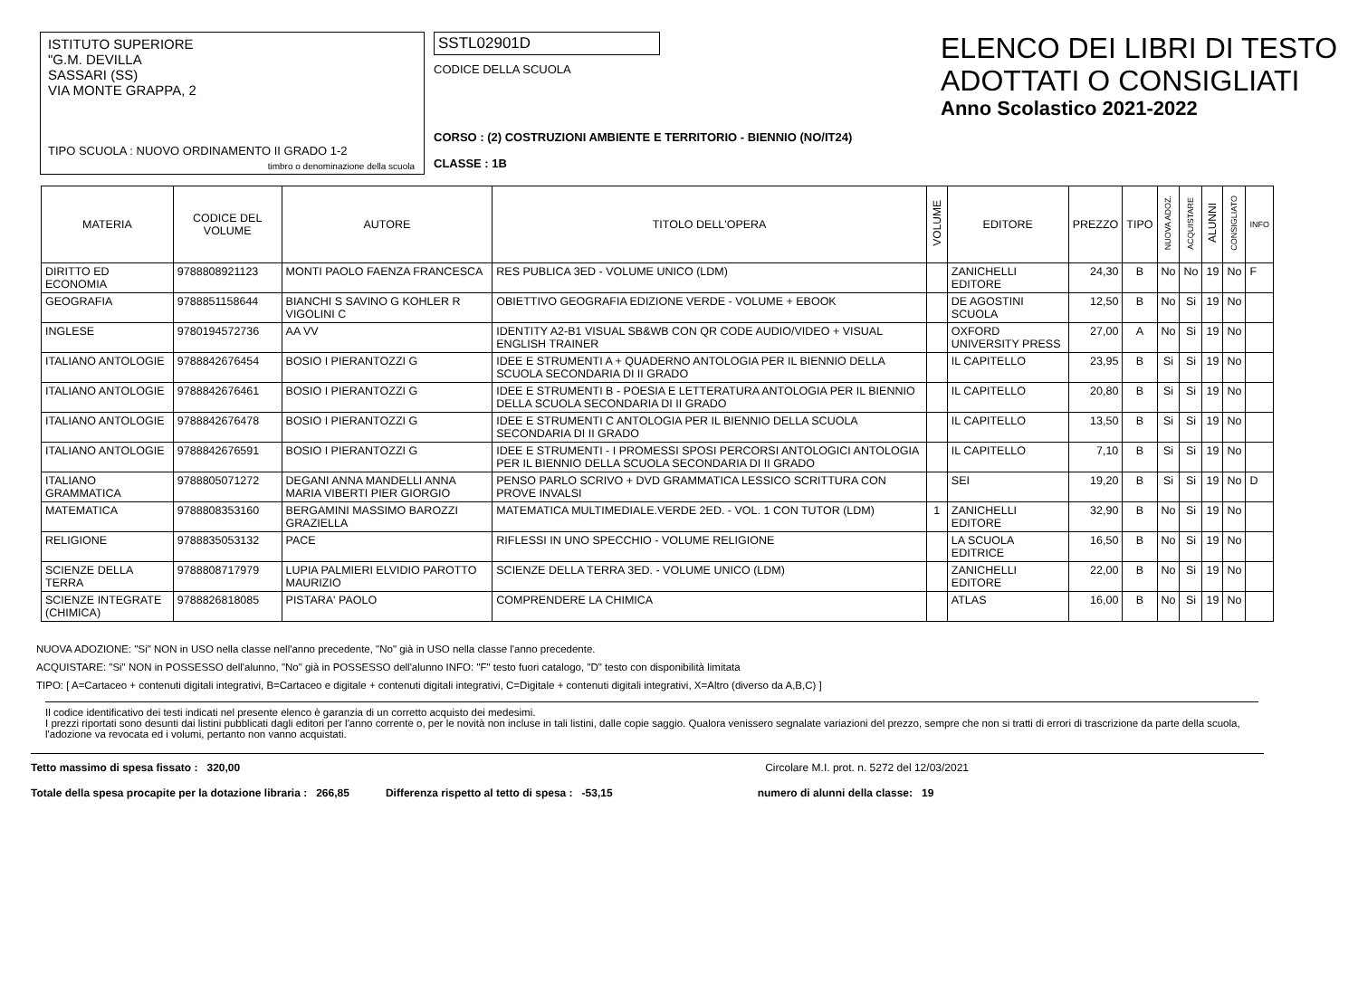ISTITUTO SUPERIORE
"G.M. DEVILLA
SASSARI (SS)
VIA MONTE GRAPPA, 2
TIPO SCUOLA : NUOVO ORDINAMENTO II GRADO 1-2
timbro o denominazione della scuola
SSTL02901D
CODICE DELLA SCUOLA
CORSO : (2) COSTRUZIONI AMBIENTE E TERRITORIO - BIENNIO (NO/IT24)
CLASSE : 1B
ELENCO DEI LIBRI DI TESTO
ADOTTATI O CONSIGLIATI
Anno Scolastico 2021-2022
| MATERIA | CODICE DEL VOLUME | AUTORE | TITOLO DELL'OPERA | VOLUME | EDITORE | PREZZO | TIPO | NUOVA ADOZ. | ACQUISTARE | ALUNNI | CONSIGLIATO | INFO |
| --- | --- | --- | --- | --- | --- | --- | --- | --- | --- | --- | --- | --- |
| DIRITTO ED ECONOMIA | 9788808921123 | MONTI PAOLO FAENZA FRANCESCA | RES PUBLICA 3ED - VOLUME UNICO (LDM) | | ZANICHELLI EDITORE | 24,30 | B | No | No | 19 | No | F |
| GEOGRAFIA | 9788851158644 | BIANCHI S SAVINO G KOHLER R VIGOLINI C | OBIETTIVO GEOGRAFIA EDIZIONE VERDE - VOLUME + EBOOK | | DE AGOSTINI SCUOLA | 12,50 | B | No | Si | 19 | No | |
| INGLESE | 9780194572736 | AA VV | IDENTITY A2-B1 VISUAL SB&WB CON QR CODE AUDIO/VIDEO + VISUAL ENGLISH TRAINER | | OXFORD UNIVERSITY PRESS | 27,00 | A | No | Si | 19 | No | |
| ITALIANO ANTOLOGIE | 9788842676454 | BOSIO I PIERANTOZZI G | IDEE E STRUMENTI A + QUADERNO ANTOLOGIA PER IL BIENNIO DELLA SCUOLA SECONDARIA DI II GRADO | | IL CAPITELLO | 23,95 | B | Si | Si | 19 | No | |
| ITALIANO ANTOLOGIE | 9788842676461 | BOSIO I PIERANTOZZI G | IDEE E STRUMENTI B - POESIA E LETTERATURA ANTOLOGIA PER IL BIENNIO DELLA SCUOLA SECONDARIA DI II GRADO | | IL CAPITELLO | 20,80 | B | Si | Si | 19 | No | |
| ITALIANO ANTOLOGIE | 9788842676478 | BOSIO I PIERANTOZZI G | IDEE E STRUMENTI C ANTOLOGIA PER IL BIENNIO DELLA SCUOLA SECONDARIA DI II GRADO | | IL CAPITELLO | 13,50 | B | Si | Si | 19 | No | |
| ITALIANO ANTOLOGIE | 9788842676591 | BOSIO I PIERANTOZZI G | IDEE E STRUMENTI - I PROMESSI SPOSI PERCORSI ANTOLOGICI ANTOLOGIA PER IL BIENNIO DELLA SCUOLA SECONDARIA DI II GRADO | | IL CAPITELLO | 7,10 | B | Si | Si | 19 | No | |
| ITALIANO GRAMMATICA | 9788805071272 | DEGANI ANNA MANDELLI ANNA MARIA VIBERTI PIER GIORGIO | PENSO PARLO SCRIVO + DVD GRAMMATICA LESSICO SCRITTURA CON PROVE INVALSI | | SEI | 19,20 | B | Si | Si | 19 | No | D |
| MATEMATICA | 9788808353160 | BERGAMINI MASSIMO BAROZZI GRAZIELLA | MATEMATICA MULTIMEDIALE.VERDE 2ED. - VOL. 1 CON TUTOR (LDM) | 1 | ZANICHELLI EDITORE | 32,90 | B | No | Si | 19 | No | |
| RELIGIONE | 9788835053132 | PACE | RIFLESSI IN UNO SPECCHIO - VOLUME RELIGIONE | | LA SCUOLA EDITRICE | 16,50 | B | No | Si | 19 | No | |
| SCIENZE DELLA TERRA | 9788808717979 | LUPIA PALMIERI ELVIDIO PAROTTO MAURIZIO | SCIENZE DELLA TERRA 3ED. - VOLUME UNICO (LDM) | | ZANICHELLI EDITORE | 22,00 | B | No | Si | 19 | No | |
| SCIENZE INTEGRATE (CHIMICA) | 9788826818085 | PISTARA' PAOLO | COMPRENDERE LA CHIMICA | | ATLAS | 16,00 | B | No | Si | 19 | No | |
NUOVA ADOZIONE: "Si" NON in USO nella classe nell'anno precedente, "No" già in USO nella classe l'anno precedente.
ACQUISTARE: "Si" NON in POSSESSO dell'alunno, "No" già in POSSESSO dell'alunno INFO: "F" testo fuori catalogo, "D" testo con disponibilità limitata
TIPO: [ A=Cartaceo + contenuti digitali integrativi, B=Cartaceo e digitale + contenuti digitali integrativi, C=Digitale + contenuti digitali integrativi, X=Altro (diverso da A,B,C) ]
Il codice identificativo dei testi indicati nel presente elenco è garanzia di un corretto acquisto dei medesimi.
I prezzi riportati sono desunti dai listini pubblicati dagli editori per l'anno corrente o, per le novità non incluse in tali listini, dalle copie saggio. Qualora venissero segnalate variazioni del prezzo, sempre che non si tratti di errori di trascrizione da parte della scuola, l'adozione va revocata ed i volumi, pertanto non vanno acquistati.
Tetto massimo di spesa fissato : 320,00 Circolare M.I. prot. n. 5272 del 12/03/2021
Totale della spesa procapite per la dotazione libraria : 266,85 Differenza rispetto al tetto di spesa : -53,15 numero di alunni della classe: 19